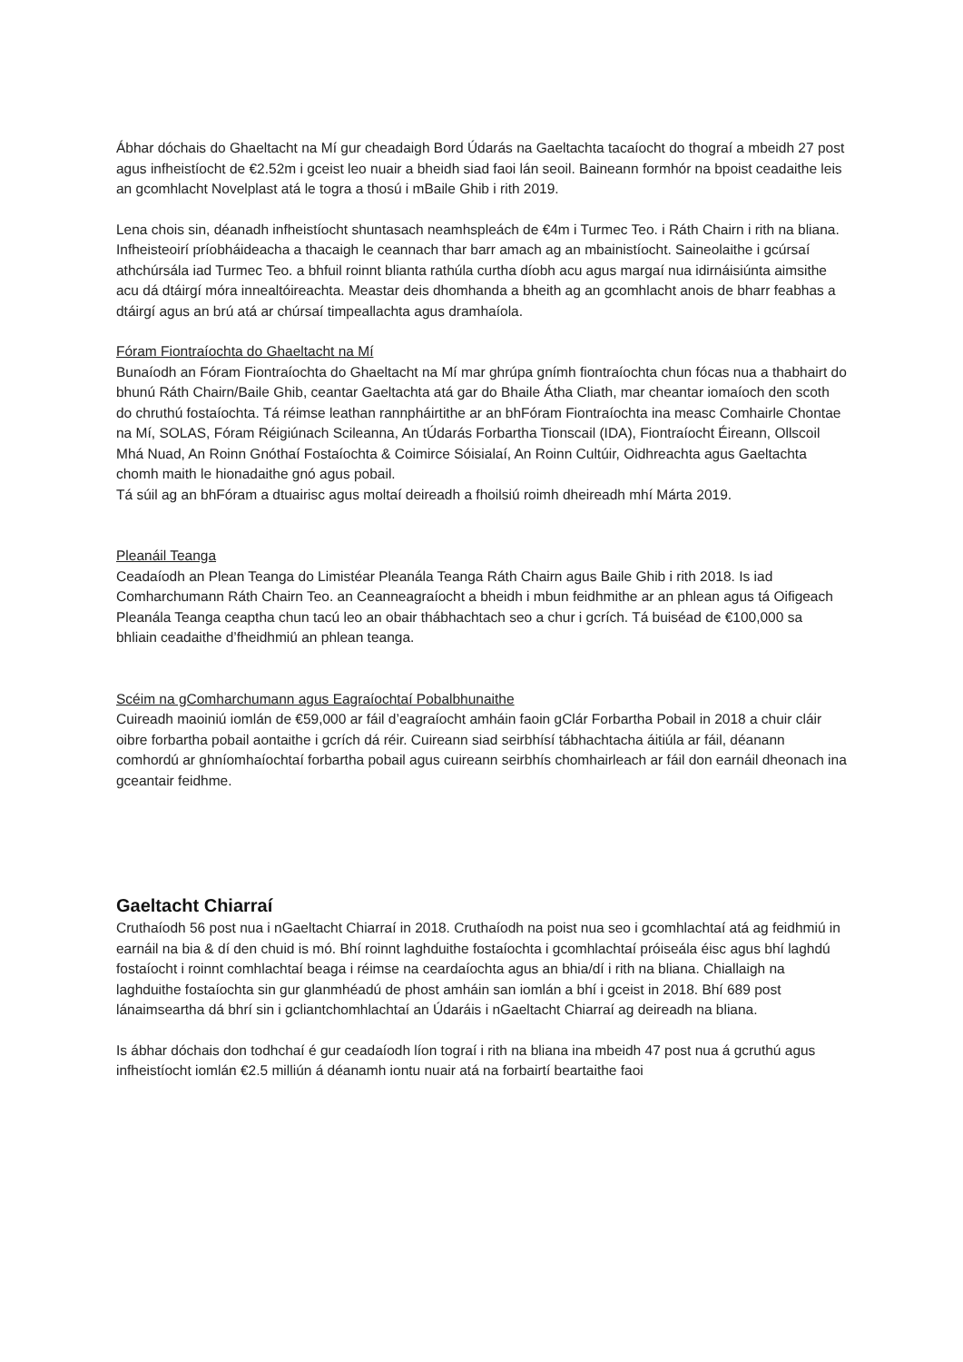Ábhar dóchais do Ghaeltacht na Mí gur cheadaigh Bord Údarás na Gaeltachta tacaíocht do thograí a mbeidh 27 post agus infheistíocht de €2.52m i gceist leo nuair a bheidh siad faoi lán seoil. Baineann formhór na bpoist ceadaithe leis an gcomhlacht Novelplast atá le togra a thosú i mBaile Ghib i rith 2019.
Lena chois sin, déanadh infheistíocht shuntasach neamhspleách de €4m i Turmec Teo. i Ráth Chairn i rith na bliana. Infheisteoirí príobháideacha a thacaigh le ceannach thar barr amach ag an mbainistíocht. Saineolaithe i gcúrsaí athchúrsála iad Turmec Teo. a bhfuil roinnt blianta rathúla curtha díobh acu agus margaí nua idirnáisiúnta aimsithe acu dá dtáirgí móra innealtóireachta. Meastar deis dhomhanda a bheith ag an gcomhlacht anois de bharr feabhas a dtáirgí agus an brú atá ar chúrsaí timpeallachta agus dramhaíola.
Fóram Fiontraíochta do Ghaeltacht na Mí
Bunaíodh an Fóram Fiontraíochta do Ghaeltacht na Mí mar ghrúpa gnímh fiontraíochta chun fócas nua a thabhairt do bhunú Ráth Chairn/Baile Ghib, ceantar Gaeltachta atá gar do Bhaile Átha Cliath, mar cheantar iomaíoch den scoth do chruthú fostaíochta. Tá réimse leathan rannpháirtithe ar an bhFóram Fiontraíochta ina measc Comhairle Chontae na Mí, SOLAS, Fóram Réigiúnach Scileanna, An tÚdarás Forbartha Tionscail (IDA), Fiontraíocht Éireann, Ollscoil Mhá Nuad, An Roinn Gnóthaí Fostaíochta & Coimirce Sóisialaí, An Roinn Cultúir, Oidhreachta agus Gaeltachta chomh maith le hionadaithe gnó agus pobail.
Tá súil ag an bhFóram a dtuairisc agus moltaí deireadh a fhoilsiú roimh dheireadh mhí Márta 2019.
Pleanáil Teanga
Ceadaíodh an Plean Teanga do Limistéar Pleanála Teanga Ráth Chairn agus Baile Ghib i rith 2018. Is iad Comharchumann Ráth Chairn Teo. an Ceanneagraíocht a bheidh i mbun feidhmithe ar an phlean agus tá Oifigeach Pleanála Teanga ceaptha chun tacú leo an obair thábhachtach seo a chur i gcrích. Tá buiséad de €100,000 sa bhliain ceadaithe d’fheidhmiú an phlean teanga.
Scéim na gComharchumann agus Eagraíochtaí Pobalbhunaithe
Cuireadh maoiniú iomlán de €59,000 ar fáil d’eagraíocht amháin faoin gClár Forbartha Pobail in 2018 a chuir cláir oibre forbartha pobail aontaithe i gcrích dá réir. Cuireann siad seirbhísí tábhachtacha áitiúla ar fáil, déanann comhordú ar ghníomhaíochtaí forbartha pobail agus cuireann seirbhís chomhairleach ar fáil don earnáil dheonach ina gceantair feidhme.
Gaeltacht Chiarraí
Cruthaíodh 56 post nua i nGaeltacht Chiarraí in 2018. Cruthaíodh na poist nua seo i gcomhlachtaí atá ag feidhmiú in earnáil na bia & dí den chuid is mó. Bhí roinnt laghduithe fostaíochta i gcomhlachtaí próiseála éisc agus bhí laghdú fostaíocht i roinnt comhlachtaí beaga i réimse na ceardaíochta agus an bhia/dí i rith na bliana. Chiallaigh na laghduithe fostaíochta sin gur glanmhéadú de phost amháin san iomlán a bhí i gceist in 2018. Bhí 689 post lánaimseartha dá bhrí sin i gcliantchomhlachtaí an Údaráis i nGaeltacht Chiarraí ag deireadh na bliana.
Is ábhar dóchais don todhchaí é gur ceadaíodh líon tograí i rith na bliana ina mbeidh 47 post nua á gcruthú agus infheistíocht iomlán €2.5 milliún á déanamh iontu nuair atá na forbairtí beartaithe faoi